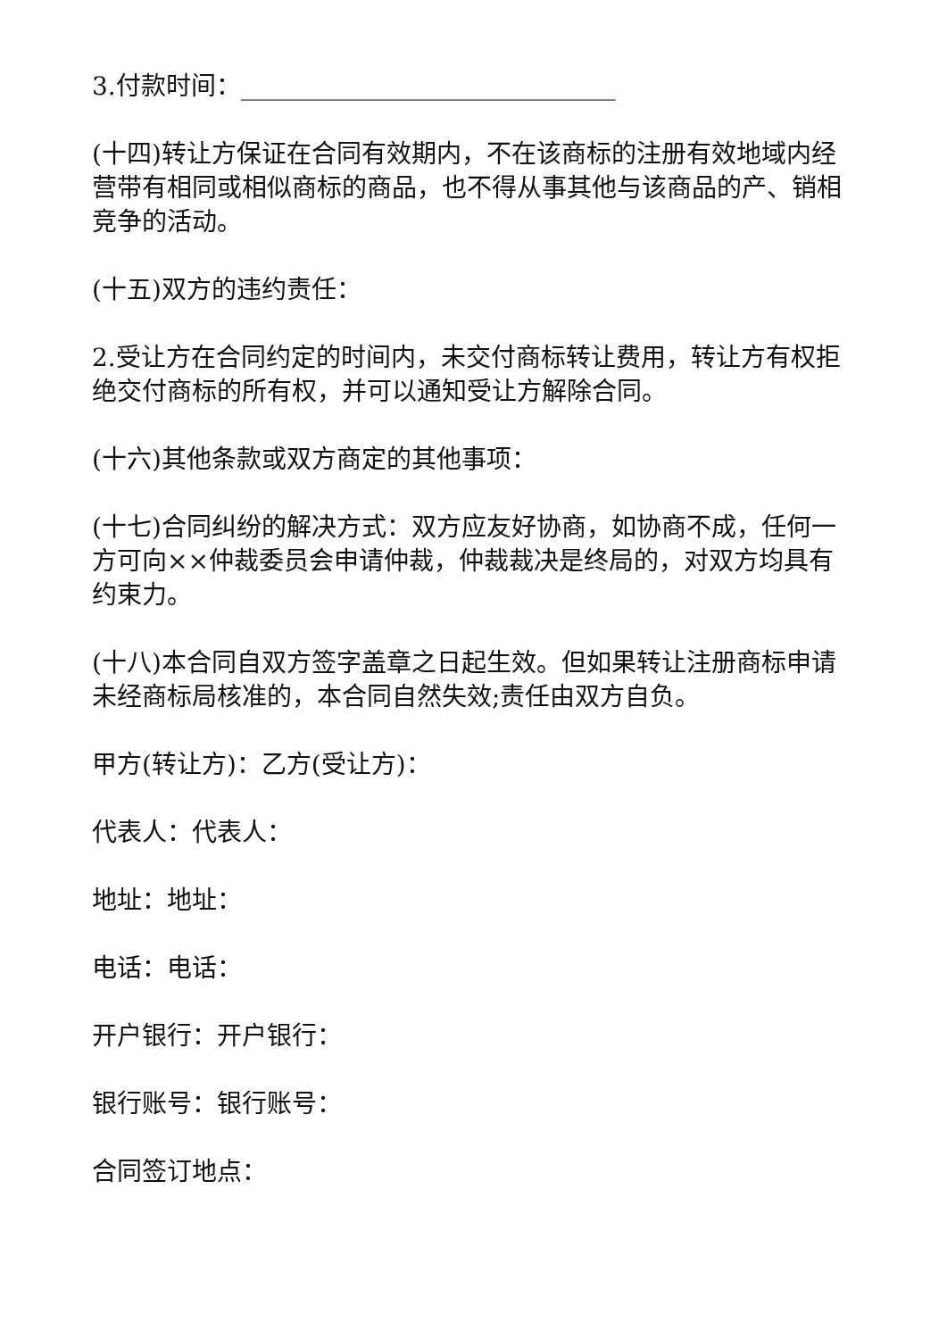3.付款时间：______________________________
(十四)转让方保证在合同有效期内，不在该商标的注册有效地域内经营带有相同或相似商标的商品，也不得从事其他与该商品的产、销相竞争的活动。
(十五)双方的违约责任：
2.受让方在合同约定的时间内，未交付商标转让费用，转让方有权拒绝交付商标的所有权，并可以通知受让方解除合同。
(十六)其他条款或双方商定的其他事项：
(十七)合同纠纷的解决方式：双方应友好协商，如协商不成，任何一方可向××仲裁委员会申请仲裁，仲裁裁决是终局的，对双方均具有约束力。
(十八)本合同自双方签字盖章之日起生效。但如果转让注册商标申请未经商标局核准的，本合同自然失效;责任由双方自负。
甲方(转让方)：乙方(受让方)：
代表人：代表人：
地址：地址：
电话：电话：
开户银行：开户银行：
银行账号：银行账号：
合同签订地点：